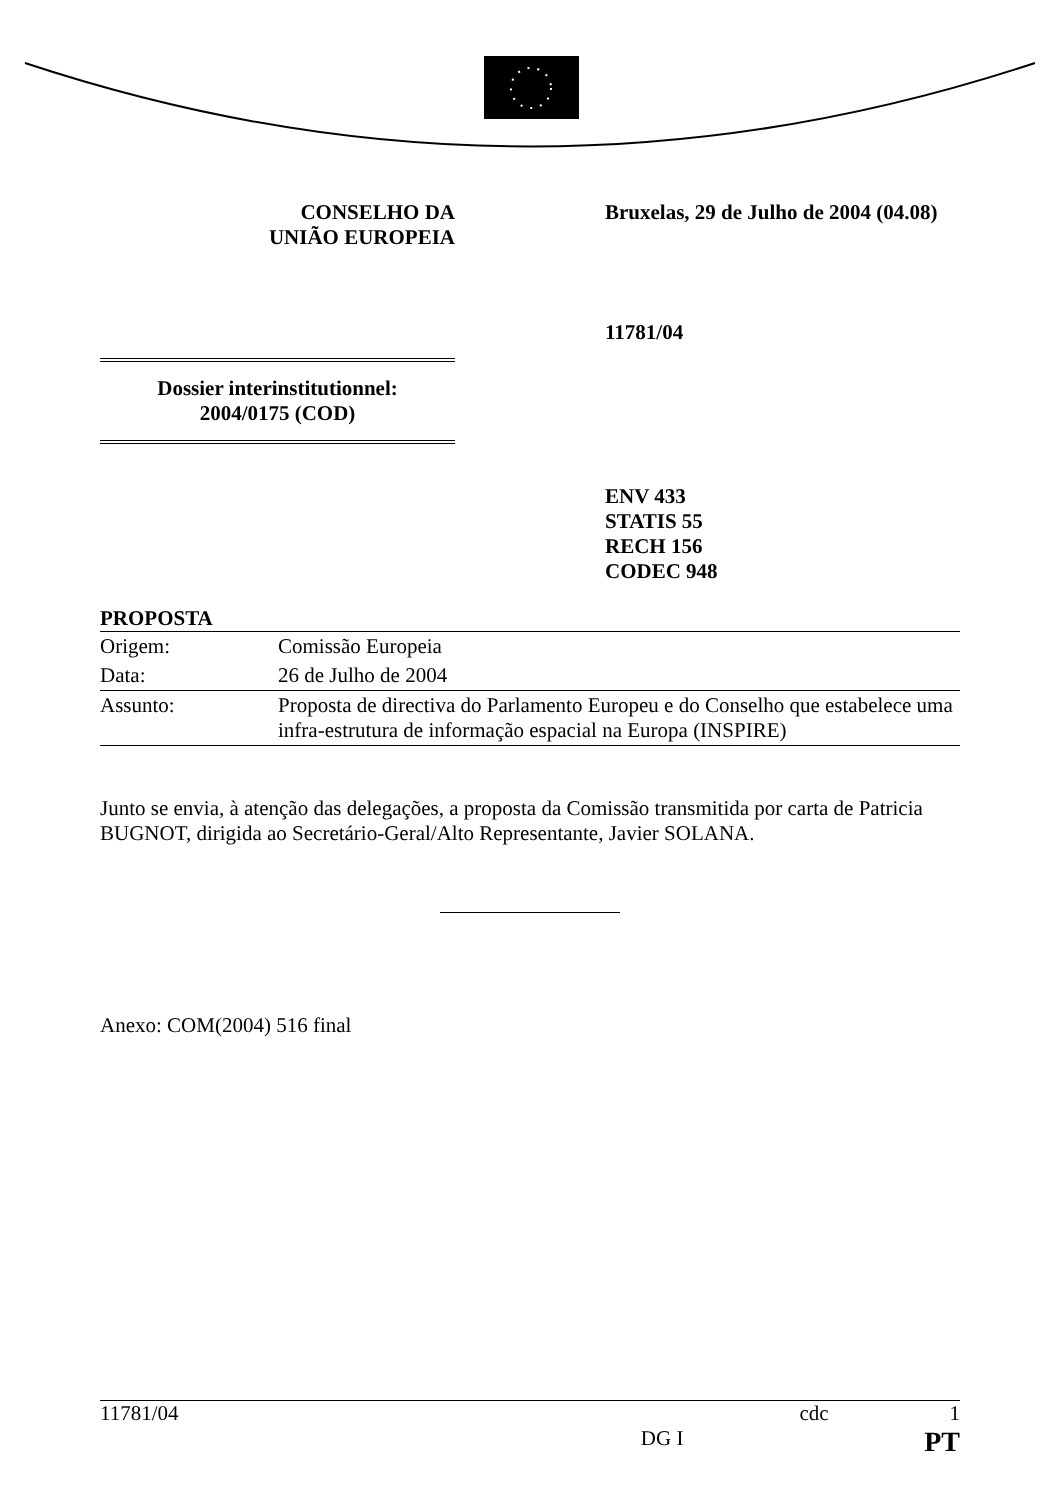CONSELHO DA
UNIÃO EUROPEIA
Bruxelas, 29 de Julho de 2004 (04.08)
Dossier interinstitutionnel:
2004/0175 (COD)
11781/04
ENV 433
STATIS 55
RECH 156
CODEC 948
PROPOSTA
| Origem: | Comissão Europeia |
| Data: | 26 de Julho de 2004 |
| Assunto: | Proposta de directiva do Parlamento Europeu e do Conselho que estabelece uma infra-estrutura de informação espacial na Europa (INSPIRE) |
Junto se envia, à atenção das delegações, a proposta da Comissão transmitida por carta de Patricia BUGNOT, dirigida ao Secretário-Geral/Alto Representante, Javier SOLANA.
Anexo: COM(2004) 516 final
11781/04 cdc 1
DG I PT